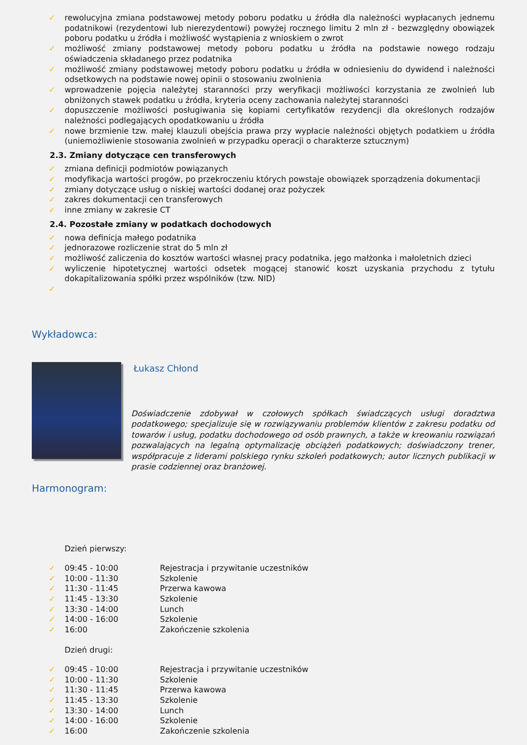✓ rewolucyjna zmiana podstawowej metody poboru podatku u źródła dla należności wypłacanych jednemu podatnikowi (rezydentowi lub nierezydentowi) powyżej rocznego limitu 2 mln zł - bezwzględny obowiązek poboru podatku u źródła i możliwość wystąpienia z wnioskiem o zwrot
✓ możliwość zmiany podstawowej metody poboru podatku u źródła na podstawie nowego rodzaju oświadczenia składanego przez podatnika
✓ możliwość zmiany podstawowej metody poboru podatku u źródła w odniesieniu do dywidend i należności odsetkowych na podstawie nowej opinii o stosowaniu zwolnienia
✓ wprowadzenie pojęcia należytej staranności przy weryfikacji możliwości korzystania ze zwolnień lub obniżonych stawek podatku u źródła, kryteria oceny zachowania należytej staranności
✓ dopuszczenie możliwości posługiwania się kopiami certyfikatów rezydencji dla określonych rodzajów należności podlegających opodatkowaniu u źródła
✓ nowe brzmienie tzw. małej klauzuli obejścia prawa przy wypłacie należności objętych podatkiem u źródła (uniemożliwienie stosowania zwolnień w przypadku operacji o charakterze sztucznym)
2.3. Zmiany dotyczące cen transferowych
✓ zmiana definicji podmiotów powiązanych
✓ modyfikacja wartości progów, po przekroczeniu których powstaje obowiązek sporządzenia dokumentacji
✓ zmiany dotyczące usług o niskiej wartości dodanej oraz pożyczek
✓ zakres dokumentacji cen transferowych
✓ inne zmiany w zakresie CT
2.4. Pozostałe zmiany w podatkach dochodowych
✓ nowa definicja małego podatnika
✓ jednorazowe rozliczenie strat do 5 mln zł
✓ możliwość zaliczenia do kosztów wartości własnej pracy podatnika, jego małżonka i małoletnich dzieci
✓ wyliczenie hipotetycznej wartości odsetek mogącej stanowić koszt uzyskania przychodu z tytułu dokapitalizowania spółki przez wspólników (tzw. NID)
✓
Wykładowca:
Łukasz Chłond
Doświadczenie zdobywał w czołowych spółkach świadczących usługi doradztwa podatkowego; specjalizuje się w rozwiązywaniu problemów klientów z zakresu podatku od towarów i usług, podatku dochodowego od osób prawnych, a także w kreowaniu rozwiązań pozwalających na legalną optymalizację obciążeń podatkowych; doświadczony trener, współpracuje z liderami polskiego rynku szkoleń podatkowych; autor licznych publikacji w prasie codziennej oraz branżowej.
Harmonogram:
Dzień pierwszy:
✓ 09:45 - 10:00 Rejestracja i przywitanie uczestników
✓ 10:00 - 11:30 Szkolenie
✓ 11:30 - 11:45 Przerwa kawowa
✓ 11:45 - 13:30 Szkolenie
✓ 13:30 - 14:00 Lunch
✓ 14:00 - 16:00 Szkolenie
✓ 16:00 Zakończenie szkolenia
Dzień drugi:
✓ 09:45 - 10:00 Rejestracja i przywitanie uczestników
✓ 10:00 - 11:30 Szkolenie
✓ 11:30 - 11:45 Przerwa kawowa
✓ 11:45 - 13:30 Szkolenie
✓ 13:30 - 14:00 Lunch
✓ 14:00 - 16:00 Szkolenie
✓ 16:00 Zakończenie szkolenia